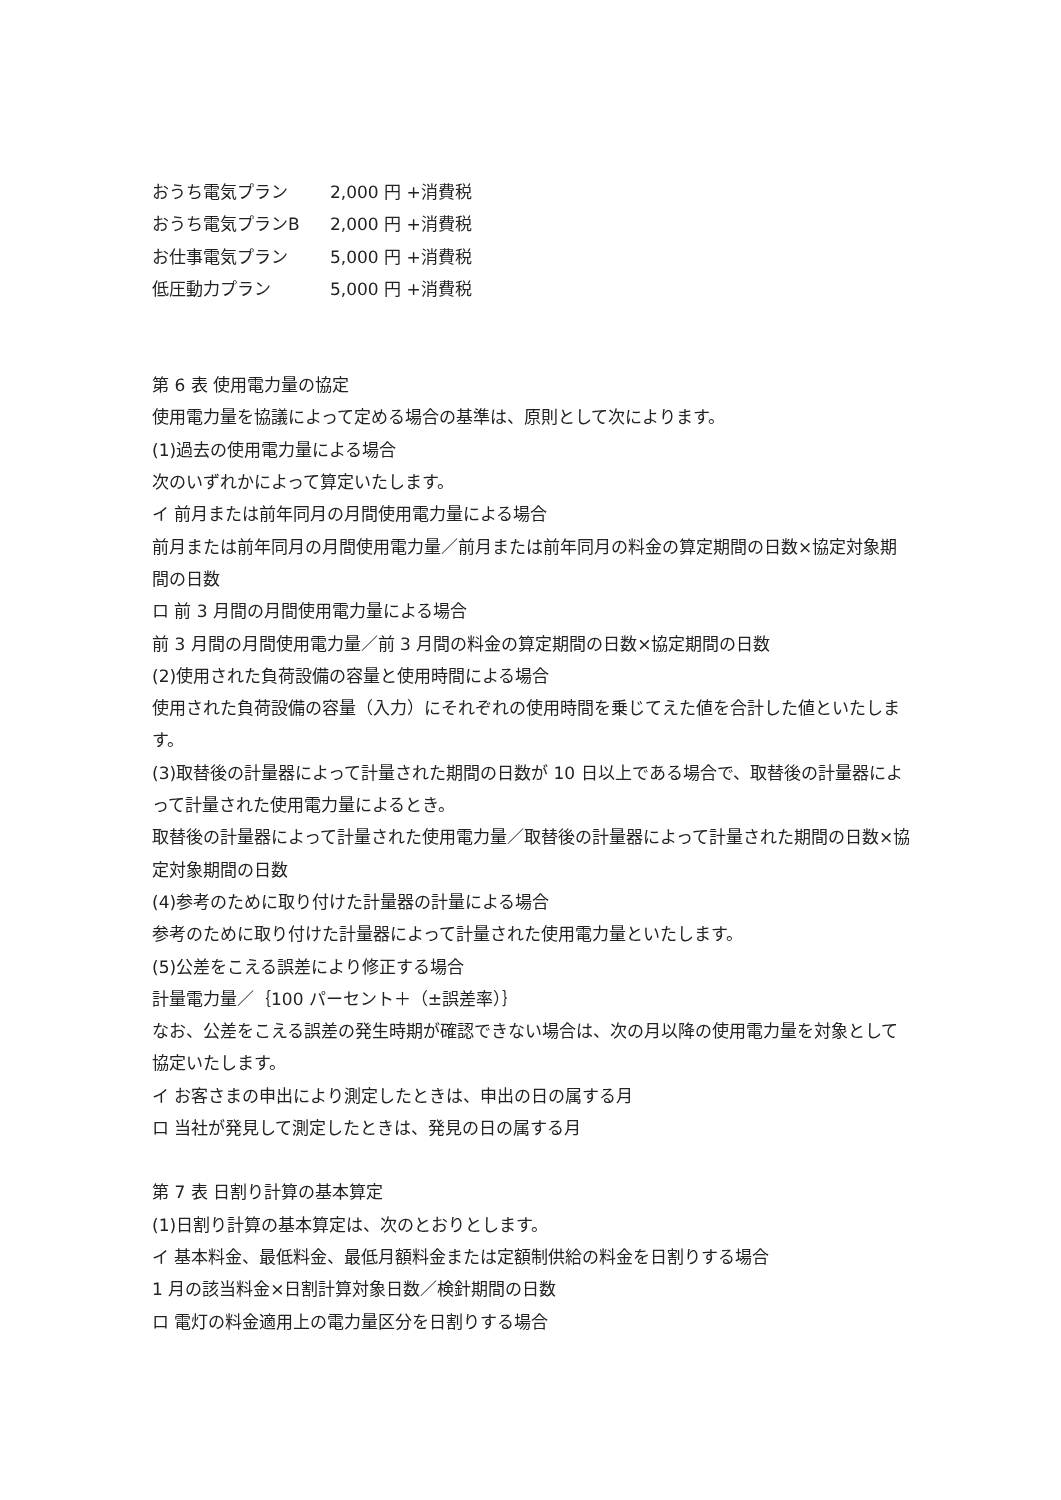| おうち電気プラン | 2,000 円 +消費税 |
| おうち電気プランB | 2,000 円 +消費税 |
| お仕事電気プラン | 5,000 円 +消費税 |
| 低圧動力プラン | 5,000 円 +消費税 |
第 6 表 使用電力量の協定
使用電力量を協議によって定める場合の基準は、原則として次によります。
(1)過去の使用電力量による場合
次のいずれかによって算定いたします。
イ 前月または前年同月の月間使用電力量による場合
前月または前年同月の月間使用電力量／前月または前年同月の料金の算定期間の日数×協定対象期間の日数
ロ 前 3 月間の月間使用電力量による場合
前 3 月間の月間使用電力量／前 3 月間の料金の算定期間の日数×協定期間の日数
(2)使用された負荷設備の容量と使用時間による場合
使用された負荷設備の容量（入力）にそれぞれの使用時間を乗じてえた値を合計した値といたします。
(3)取替後の計量器によって計量された期間の日数が 10 日以上である場合で、取替後の計量器によって計量された使用電力量によるとき。
取替後の計量器によって計量された使用電力量／取替後の計量器によって計量された期間の日数×協定対象期間の日数
(4)参考のために取り付けた計量器の計量による場合
参考のために取り付けた計量器によって計量された使用電力量といたします。
(5)公差をこえる誤差により修正する場合
計量電力量／｛100 パーセント＋（±誤差率）｝
なお、公差をこえる誤差の発生時期が確認できない場合は、次の月以降の使用電力量を対象として協定いたします。
イ お客さまの申出により測定したときは、申出の日の属する月
ロ 当社が発見して測定したときは、発見の日の属する月
第 7 表 日割り計算の基本算定
(1)日割り計算の基本算定は、次のとおりとします。
イ 基本料金、最低料金、最低月額料金または定額制供給の料金を日割りする場合
1 月の該当料金×日割計算対象日数／検針期間の日数
ロ 電灯の料金適用上の電力量区分を日割りする場合